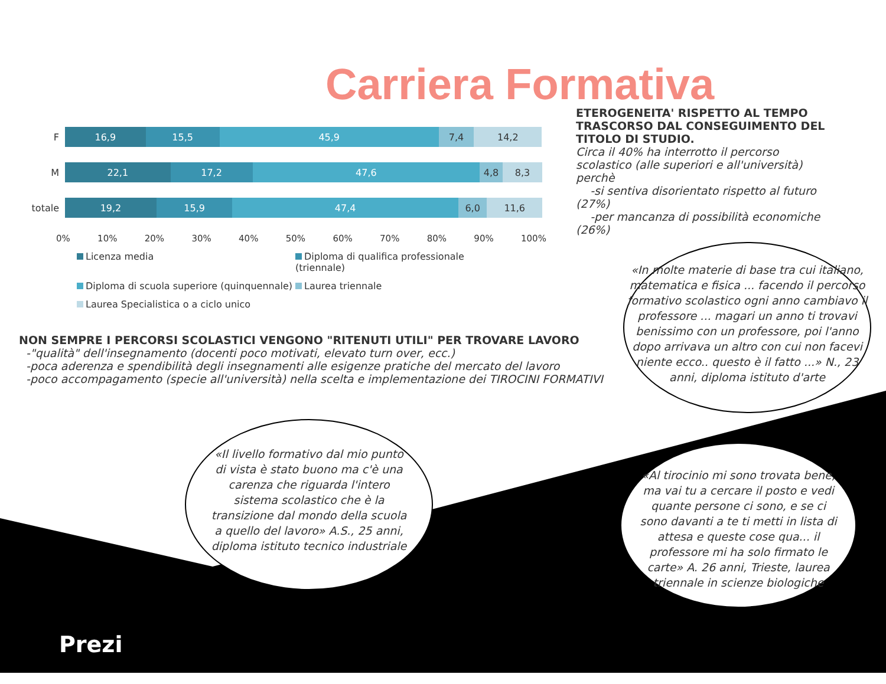Carriera Formativa
F
16,9 15,5 45,9 7,4 14,2
M
22,1 17,2 47,6 4,8 8,3
totale
19,2 15,9 47,4 6,0 11,6
0% 10% 20% 30% 40% 50% 60% 70% 80% 90% 100%
Licenza media Diploma di qualifica professionale (triennale) Diploma di scuola superiore (quinquennale) Laurea triennale Laurea Specialistica o a ciclo unico
ETEROGENEITA' RISPETTO AL TEMPO TRASCORSO DAL CONSEGUIMENTO DEL TITOLO DI STUDIO.
Circa il 40% ha interrotto il percorso scolastico (alle superiori e all'università) perchè
-si sentiva disorientato rispetto al futuro (27%)
-per mancanza di possibilità economiche (26%)
NON SEMPRE I PERCORSI SCOLASTICI VENGONO "RITENUTI UTILI" PER TROVARE LAVORO
-"qualità" dell'insegnamento (docenti poco motivati, elevato turn over, ecc.)
-poca aderenza e spendibilità degli insegnamenti alle esigenze pratiche del mercato del lavoro
-poco accompagamento (specie all'università) nella scelta e implementazione dei TIROCINI FORMATIVI
«In molte materie di base tra cui italiano, matematica e fisica ... facendo il percorso formativo scolastico ogni anno cambiavo il professore ... magari un anno ti trovavi benissimo con un professore, poi l'anno dopo arrivava un altro con cui non facevi niente ecco.. questo è il fatto ...» N., 23 anni, diploma istituto d'arte
«Il livello formativo dal mio punto di vista è stato buono ma c'è una carenza che riguarda l'intero sistema scolastico che è la transizione dal mondo della scuola a quello del lavoro» A.S., 25 anni, diploma istituto tecnico industriale
«Al tirocinio mi sono trovata bene, ma vai tu a cercare il posto e vedi quante persone ci sono, e se ci sono davanti a te ti metti in lista di attesa e queste cose qua... il professore mi ha solo firmato le carte» A. 26 anni, Trieste, laurea triennale in scienze biologiche
Prezi